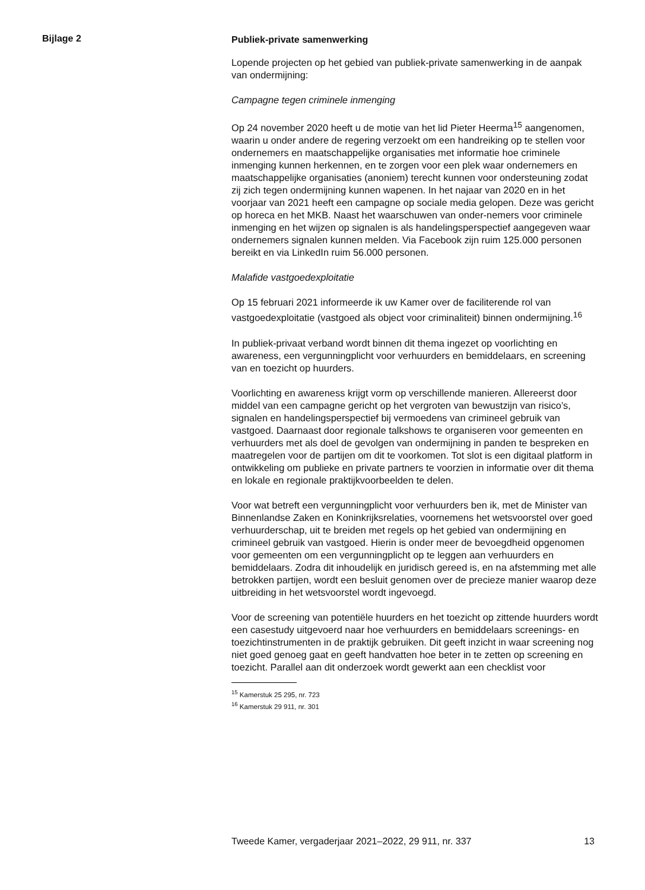Bijlage 2
Publiek-private samenwerking
Lopende projecten op het gebied van publiek-private samenwerking in de aanpak van ondermijning:
Campagne tegen criminele inmenging
Op 24 november 2020 heeft u de motie van het lid Pieter Heerma<sup>15</sup> aangenomen, waarin u onder andere de regering verzoekt om een handreiking op te stellen voor ondernemers en maatschappelijke organisaties met informatie hoe criminele inmenging kunnen herkennen, en te zorgen voor een plek waar ondernemers en maatschappelijke organisaties (anoniem) terecht kunnen voor ondersteuning zodat zij zich tegen ondermijning kunnen wapenen. In het najaar van 2020 en in het voorjaar van 2021 heeft een campagne op sociale media gelopen. Deze was gericht op horeca en het MKB. Naast het waarschuwen van onder-nemers voor criminele inmenging en het wijzen op signalen is als handelingsperspectief aangegeven waar ondernemers signalen kunnen melden. Via Facebook zijn ruim 125.000 personen bereikt en via LinkedIn ruim 56.000 personen.
Malafide vastgoedexploitatie
Op 15 februari 2021 informeerde ik uw Kamer over de faciliterende rol van vastgoedexploitatie (vastgoed als object voor criminaliteit) binnen ondermijning.<sup>16</sup>
In publiek-privaat verband wordt binnen dit thema ingezet op voorlichting en awareness, een vergunningplicht voor verhuurders en bemiddelaars, en screening van en toezicht op huurders.
Voorlichting en awareness krijgt vorm op verschillende manieren. Allereerst door middel van een campagne gericht op het vergroten van bewustzijn van risico’s, signalen en handelingsperspectief bij vermoedens van crimineel gebruik van vastgoed. Daarnaast door regionale talkshows te organiseren voor gemeenten en verhuurders met als doel de gevolgen van ondermijning in panden te bespreken en maatregelen voor de partijen om dit te voorkomen. Tot slot is een digitaal platform in ontwikkeling om publieke en private partners te voorzien in informatie over dit thema en lokale en regionale praktijkvoorbeelden te delen.
Voor wat betreft een vergunningplicht voor verhuurders ben ik, met de Minister van Binnenlandse Zaken en Koninkrijksrelaties, voornemens het wetsvoorstel over goed verhuurderschap, uit te breiden met regels op het gebied van ondermijning en crimineel gebruik van vastgoed. Hierin is onder meer de bevoegdheid opgenomen voor gemeenten om een vergunningplicht op te leggen aan verhuurders en bemiddelaars. Zodra dit inhoudelijk en juridisch gereed is, en na afstemming met alle betrokken partijen, wordt een besluit genomen over de precieze manier waarop deze uitbreiding in het wetsvoorstel wordt ingevoegd.
Voor de screening van potentiële huurders en het toezicht op zittende huurders wordt een casestudy uitgevoerd naar hoe verhuurders en bemiddelaars screenings- en toezichtinstrumenten in de praktijk gebruiken. Dit geeft inzicht in waar screening nog niet goed genoeg gaat en geeft handvatten hoe beter in te zetten op screening en toezicht. Parallel aan dit onderzoek wordt gewerkt aan een checklist voor
<sup>15</sup> Kamerstuk 25 295, nr. 723
<sup>16</sup> Kamerstuk 29 911, nr. 301
Tweede Kamer, vergaderjaar 2021–2022, 29 911, nr. 337 13